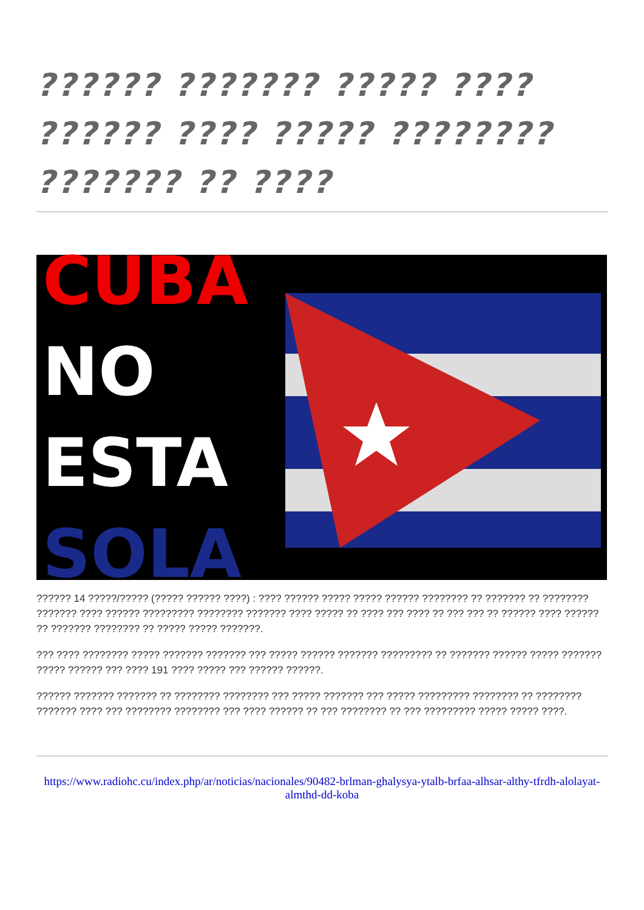?????? ??????? ????? ????
?????? ???? ????? ????????
??????? ?? ????
CUBA
NO ESTA
SOLA
?????? 14 ?????/????? (????? ?????? ????) : ???? ?????? ????? ????? ?????? ???????? ?? ??????? ?? ???????? ??????? ???? ?????? ????????? ???????? ??????? ???? ????? ?? ???? ??? ???? ?? ??? ??? ?? ?????? ???? ?????? ?? ??????? ???????? ?? ????? ????? ???????.
??? ???? ???????? ????? ??????? ??????? ??? ????? ?????? ??????? ????????? ?? ??????? ?????? ????? ??????? ????? ?????? ??? ???? 191 ???? ????? ??? ?????? ??????.
?????? ??????? ??????? ?? ???????? ???????? ??? ????? ??????? ??? ????? ????????? ???????? ?? ???????? ??????? ???? ??? ???????? ???????? ??? ???? ?????? ?? ??? ???????? ?? ??? ????????? ????? ????? ????.
https://www.radiohc.cu/index.php/ar/noticias/nacionales/90482-brlman-ghalysya-ytalb-brfaa-alhsar-althy-tfrdh-alolayat-almthd-dd-koba